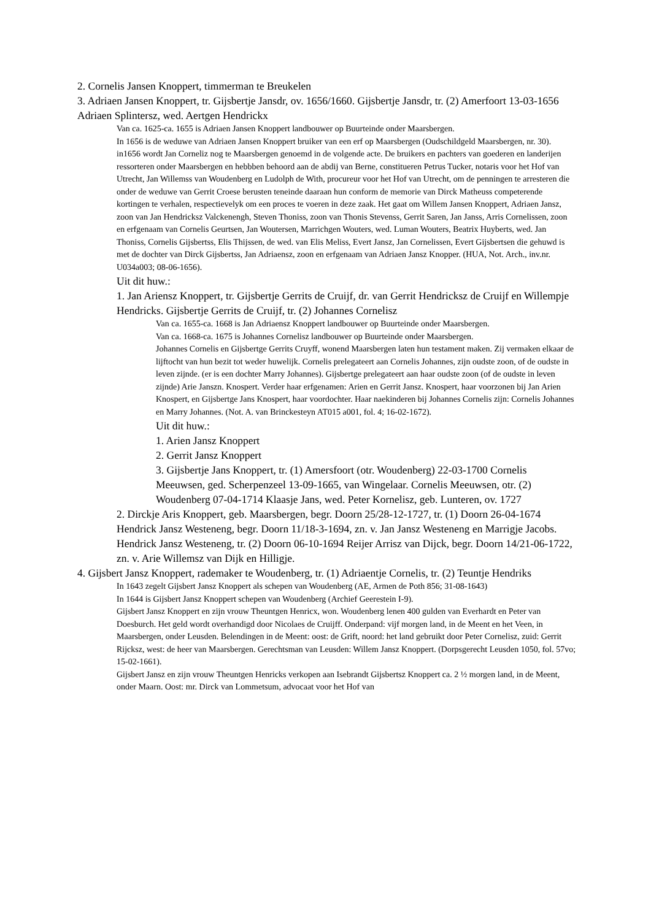2. Cornelis Jansen Knoppert, timmerman te Breukelen
3. Adriaen Jansen Knoppert, tr. Gijsbertje Jansdr, ov. 1656/1660. Gijsbertje Jansdr, tr. (2) Amerfoort 13-03-1656 Adriaen Splintersz, wed. Aertgen Hendrickx
Van ca. 1625-ca. 1655 is Adriaen Jansen Knoppert landbouwer op Buurteinde onder Maarsbergen.
In 1656 is de weduwe van Adriaen Jansen Knoppert bruiker van een erf op Maarsbergen (Oudschildgeld Maarsbergen, nr. 30).
in1656 wordt Jan Corneliz nog te Maarsbergen genoemd in de volgende acte. De bruikers en pachters van goederen en landerijen ressorteren onder Maarsbergen en hebbben behoord aan de abdij van Berne, constitueren Petrus Tucker, notaris voor het Hof van Utrecht, Jan Willemss van Woudenberg en Ludolph de With, procureur voor het Hof van Utrecht, om de penningen te arresteren die onder de weduwe van Gerrit Croese berusten teneinde daaraan hun conform de memorie van Dirck Matheuss competerende kortingen te verhalen, respectievelyk om een proces te voeren in deze zaak. Het gaat om Willem Jansen Knoppert, Adriaen Jansz, zoon van Jan Hendricksz Valckenengh, Steven Thoniss, zoon van Thonis Stevenss, Gerrit Saren, Jan Janss, Arris Cornelissen, zoon en erfgenaam van Cornelis Geurtsen, Jan Woutersen, Marrichgen Wouters, wed. Luman Wouters, Beatrix Huyberts, wed. Jan Thoniss, Cornelis Gijsbertss, Elis Thijssen, de wed. van Elis Meliss, Evert Jansz, Jan Cornelissen, Evert Gijsbertsen die gehuwd is met de dochter van Dirck Gijsbertss, Jan Adriaensz, zoon en erfgenaam van Adriaen Jansz Knopper. (HUA, Not. Arch., inv.nr. U034a003; 08-06-1656).
Uit dit huw.:
1. Jan Ariensz Knoppert, tr. Gijsbertje Gerrits de Cruijf, dr. van Gerrit Hendricksz de Cruijf en Willempje Hendricks. Gijsbertje Gerrits de Cruijf, tr. (2) Johannes Cornelisz
Van ca. 1655-ca. 1668 is Jan Adriaensz Knoppert landbouwer op Buurteinde onder Maarsbergen.
Van ca. 1668-ca. 1675 is Johannes Cornelisz landbouwer op Buurteinde onder Maarsbergen.
Johannes Cornelis en Gijsbertge Gerrits Cruyff, wonend Maarsbergen laten hun testament maken. Zij vermaken elkaar de lijftocht van hun bezit tot weder huwelijk. Cornelis prelegateert aan Cornelis Johannes, zijn oudste zoon, of de oudste in leven zijnde. (er is een dochter Marry Johannes). Gijsbertge prelegateert aan haar oudste zoon (of de oudste in leven zijnde) Arie Janszn. Knospert. Verder haar erfgenamen: Arien en Gerrit Jansz. Knospert, haar voorzonen bij Jan Arien Knospert, en Gijsbertge Jans Knospert, haar voordochter. Haar naekinderen bij Johannes Cornelis zijn: Cornelis Johannes en Marry Johannes. (Not. A. van Brinckesteyn AT015 a001, fol. 4; 16-02-1672).
Uit dit huw.:
1. Arien Jansz Knoppert
2. Gerrit Jansz Knoppert
3. Gijsbertje Jans Knoppert, tr. (1) Amersfoort (otr. Woudenberg) 22-03-1700 Cornelis Meeuwsen, ged. Scherpenzeel 13-09-1665, van Wingelaar. Cornelis Meeuwsen, otr. (2) Woudenberg 07-04-1714 Klaasje Jans, wed. Peter Kornelisz, geb. Lunteren, ov. 1727
2. Dirckje Aris Knoppert, geb. Maarsbergen, begr. Doorn 25/28-12-1727, tr. (1) Doorn 26-04-1674 Hendrick Jansz Westeneng, begr. Doorn 11/18-3-1694, zn. v. Jan Jansz Westeneng en Marrigje Jacobs. Hendrick Jansz Westeneng, tr. (2) Doorn 06-10-1694 Reijer Arrisz van Dijck, begr. Doorn 14/21-06-1722, zn. v. Arie Willemsz van Dijk en Hilligje.
4. Gijsbert Jansz Knoppert, rademaker te Woudenberg, tr. (1) Adriaentje Cornelis, tr. (2) Teuntje Hendriks
In 1643 zegelt Gijsbert Jansz Knoppert als schepen van Woudenberg (AE, Armen de Poth 856; 31-08-1643)
In 1644 is Gijsbert Jansz Knoppert schepen van Woudenberg (Archief Geerestein I-9).
Gijsbert Jansz Knoppert en zijn vrouw Theuntgen Henricx, won. Woudenberg lenen 400 gulden van Everhardt en Peter van Doesburch. Het geld wordt overhandigd door Nicolaes de Cruijff. Onderpand: vijf morgen land, in de Meent en het Veen, in Maarsbergen, onder Leusden. Belendingen in de Meent: oost: de Grift, noord: het land gebruikt door Peter Cornelisz, zuid: Gerrit Rijcksz, west: de heer van Maarsbergen. Gerechtsman van Leusden: Willem Jansz Knoppert. (Dorpsgerecht Leusden 1050, fol. 57vo; 15-02-1661).
Gijsbert Jansz en zijn vrouw Theuntgen Henricks verkopen aan Isebrandt Gijsbertsz Knoppert ca. 2 ½ morgen land, in de Meent, onder Maarn. Oost: mr. Dirck van Lommetsum, advocaat voor het Hof van